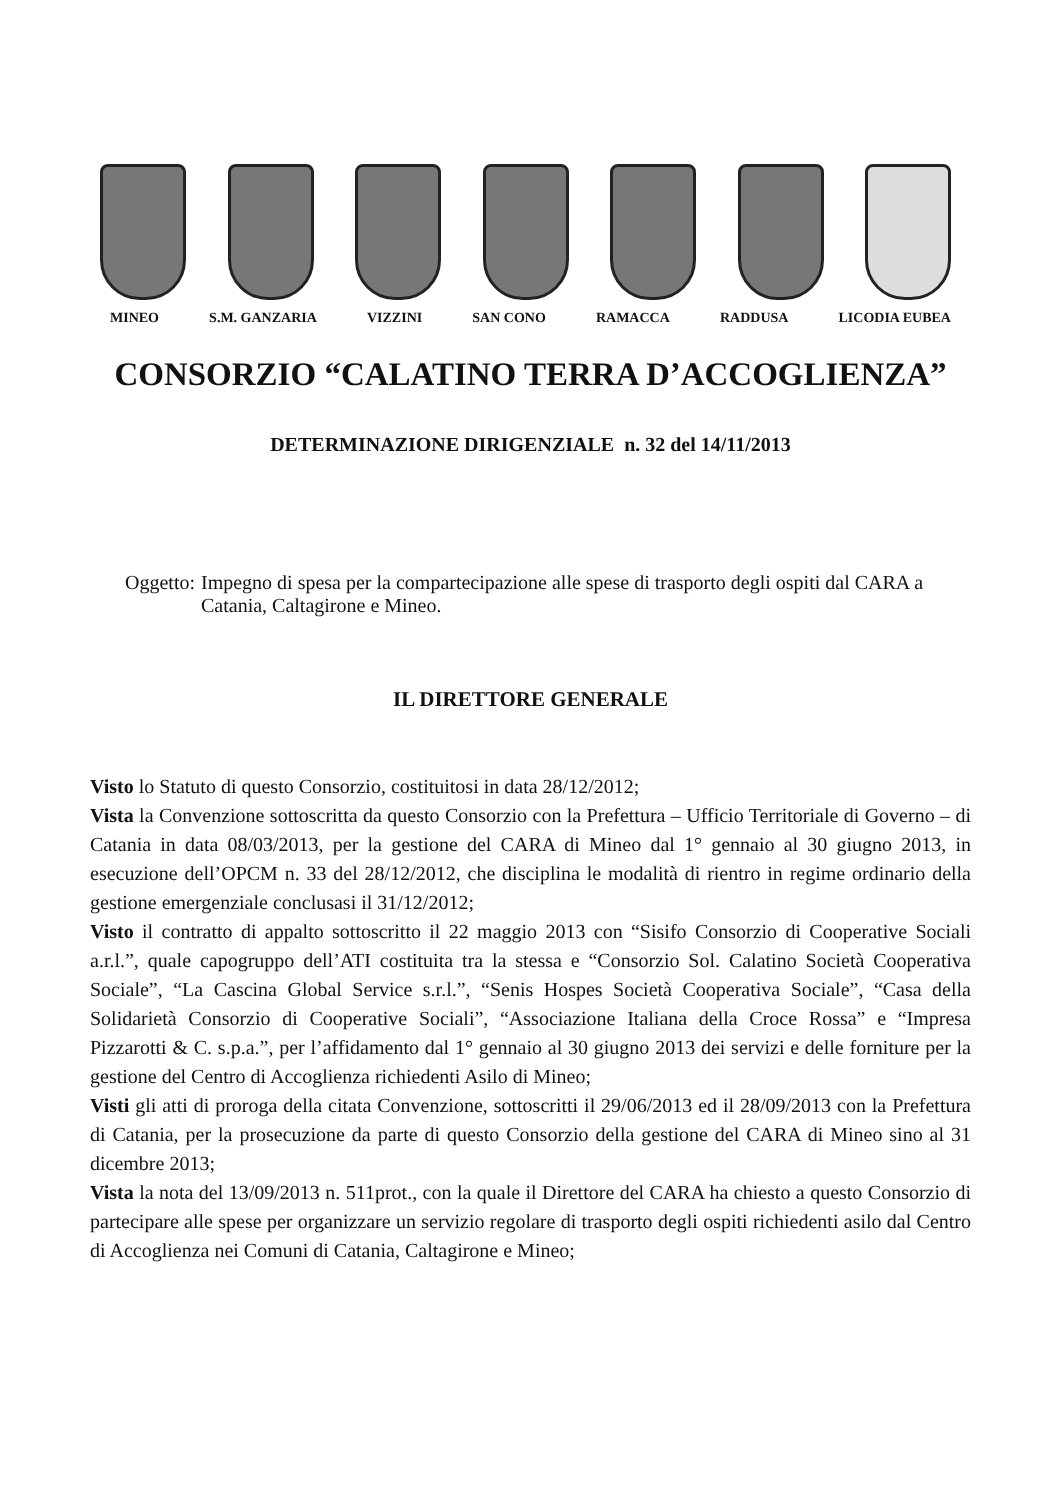MINEO S.M. GANZARIA VIZZINI SAN CONO RAMACCA RADDUSA LICODIA EUBEA
CONSORZIO “CALATINO TERRA D’ACCOGLIENZA”
DETERMINAZIONE DIRIGENZIALE n. 32 del 14/11/2013
Oggetto: Impegno di spesa per la compartecipazione alle spese di trasporto degli ospiti dal CARA a Catania, Caltagirone e Mineo.
IL DIRETTORE GENERALE
Visto lo Statuto di questo Consorzio, costituitosi in data 28/12/2012;
Vista la Convenzione sottoscritta da questo Consorzio con la Prefettura – Ufficio Territoriale di Governo – di Catania in data 08/03/2013, per la gestione del CARA di Mineo dal 1° gennaio al 30 giugno 2013, in esecuzione dell’OPCM n. 33 del 28/12/2012, che disciplina le modalità di rientro in regime ordinario della gestione emergenziale conclusasi il 31/12/2012;
Visto il contratto di appalto sottoscritto il 22 maggio 2013 con “Sisifo Consorzio di Cooperative Sociali a.r.l.”, quale capogruppo dell’ATI costituita tra la stessa e “Consorzio Sol. Calatino Società Cooperativa Sociale”, “La Cascina Global Service s.r.l.”, “Senis Hospes Società Cooperativa Sociale”, “Casa della Solidarietà Consorzio di Cooperative Sociali”, “Associazione Italiana della Croce Rossa” e “Impresa Pizzarotti & C. s.p.a.”, per l’affidamento dal 1° gennaio al 30 giugno 2013 dei servizi e delle forniture per la gestione del Centro di Accoglienza richiedenti Asilo di Mineo;
Visti gli atti di proroga della citata Convenzione, sottoscritti il 29/06/2013 ed il 28/09/2013 con la Prefettura di Catania, per la prosecuzione da parte di questo Consorzio della gestione del CARA di Mineo sino al 31 dicembre 2013;
Vista la nota del 13/09/2013 n. 511prot., con la quale il Direttore del CARA ha chiesto a questo Consorzio di partecipare alle spese per organizzare un servizio regolare di trasporto degli ospiti richiedenti asilo dal Centro di Accoglienza nei Comuni di Catania, Caltagirone e Mineo;